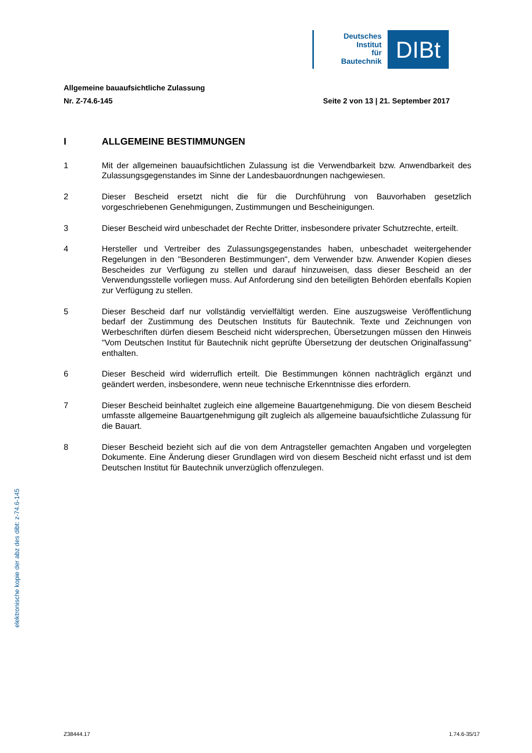Deutsches
Institut
für
Bautechnik
DIBt
Allgemeine bauaufsichtliche Zulassung
Nr. Z-74.6-145 Seite 2 von 13 | 21. September 2017
I ALLGEMEINE BESTIMMUNGEN
1 Mit der allgemeinen bauaufsichtlichen Zulassung ist die Verwendbarkeit bzw. Anwendbarkeit des Zulassungsgegenstandes im Sinne der Landesbauordnungen nachgewiesen.
2 Dieser Bescheid ersetzt nicht die für die Durchführung von Bauvorhaben gesetzlich vorgeschriebenen Genehmigungen, Zustimmungen und Bescheinigungen.
3 Dieser Bescheid wird unbeschadet der Rechte Dritter, insbesondere privater Schutzrechte, erteilt.
4 Hersteller und Vertreiber des Zulassungsgegenstandes haben, unbeschadet weitergehender Regelungen in den "Besonderen Bestimmungen", dem Verwender bzw. Anwender Kopien dieses Bescheides zur Verfügung zu stellen und darauf hinzuweisen, dass dieser Bescheid an der Verwendungsstelle vorliegen muss. Auf Anforderung sind den beteiligten Behörden ebenfalls Kopien zur Verfügung zu stellen.
5 Dieser Bescheid darf nur vollständig vervielfältigt werden. Eine auszugsweise Veröffentlichung bedarf der Zustimmung des Deutschen Instituts für Bautechnik. Texte und Zeichnungen von Werbeschriften dürfen diesem Bescheid nicht widersprechen, Übersetzungen müssen den Hinweis "Vom Deutschen Institut für Bautechnik nicht geprüfte Übersetzung der deutschen Originalfassung" enthalten.
6 Dieser Bescheid wird widerruflich erteilt. Die Bestimmungen können nachträglich ergänzt und geändert werden, insbesondere, wenn neue technische Erkenntnisse dies erfordern.
7 Dieser Bescheid beinhaltet zugleich eine allgemeine Bauartgenehmigung. Die von diesem Bescheid umfasste allgemeine Bauartgenehmigung gilt zugleich als allgemeine bauaufsichtliche Zulassung für die Bauart.
8 Dieser Bescheid bezieht sich auf die von dem Antragsteller gemachten Angaben und vorgelegten Dokumente. Eine Änderung dieser Grundlagen wird von diesem Bescheid nicht erfasst und ist dem Deutschen Institut für Bautechnik unverzüglich offenzulegen.
elektronische kopie der abz des dibt: z-74.6-145
Z38444.17 1.74.6-35/17